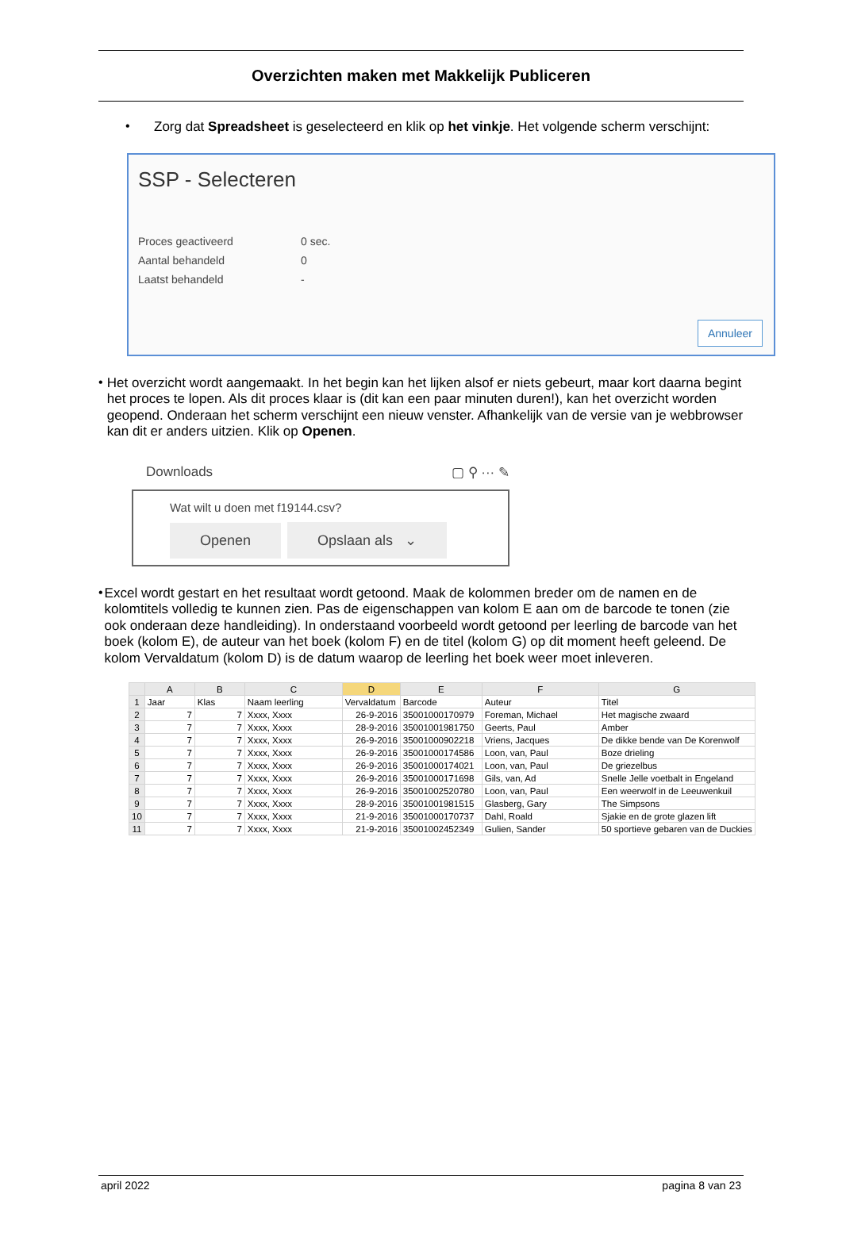Overzichten maken met Makkelijk Publiceren
•
Zorg dat Spreadsheet is geselecteerd en klik op het vinkje. Het volgende scherm verschijnt:
SSP - Selecteren
| Proces geactiveerd | 0 sec. |
| Aantal behandeld | 0 |
| Laatst behandeld | - |
Annuleer
•
Het overzicht wordt aangemaakt. In het begin kan het lijken alsof er niets gebeurt, maar kort daarna begint het proces te lopen. Als dit proces klaar is (dit kan een paar minuten duren!), kan het overzicht worden geopend. Onderaan het scherm verschijnt een nieuw venster. Afhankelijk van de versie van je webbrowser kan dit er anders uitzien. Klik op Openen.
Downloads ▢ ⚲ ··· ✎
Wat wilt u doen met f19144.csv?
Openen Opslaan als ⌄
•
Excel wordt gestart en het resultaat wordt getoond. Maak de kolommen breder om de namen en de kolomtitels volledig te kunnen zien. Pas de eigenschappen van kolom E aan om de barcode te tonen (zie ook onderaan deze handleiding). In onderstaand voorbeeld wordt getoond per leerling de barcode van het boek (kolom E), de auteur van het boek (kolom F) en de titel (kolom G) op dit moment heeft geleend. De kolom Vervaldatum (kolom D) is de datum waarop de leerling het boek weer moet inleveren.
| | A | B | C | D | E | F | G |
| --- | --- | --- | --- | --- | --- | --- | --- |
| 1 | Jaar | Klas | Naam leerling | Vervaldatum | Barcode | Auteur | Titel |
| 2 | 7 | 7 | Xxxx, Xxxx | 26-9-2016 | 35001000170979 | Foreman, Michael | Het magische zwaard |
| 3 | 7 | 7 | Xxxx, Xxxx | 28-9-2016 | 35001001981750 | Geerts, Paul | Amber |
| 4 | 7 | 7 | Xxxx, Xxxx | 26-9-2016 | 35001000902218 | Vriens, Jacques | De dikke bende van De Korenwolf |
| 5 | 7 | 7 | Xxxx, Xxxx | 26-9-2016 | 35001000174586 | Loon, van, Paul | Boze drieling |
| 6 | 7 | 7 | Xxxx, Xxxx | 26-9-2016 | 35001000174021 | Loon, van, Paul | De griezelbus |
| 7 | 7 | 7 | Xxxx, Xxxx | 26-9-2016 | 35001000171698 | Gils, van, Ad | Snelle Jelle voetbalt in Engeland |
| 8 | 7 | 7 | Xxxx, Xxxx | 26-9-2016 | 35001002520780 | Loon, van, Paul | Een weerwolf in de Leeuwenkuil |
| 9 | 7 | 7 | Xxxx, Xxxx | 28-9-2016 | 35001001981515 | Glasberg, Gary | The Simpsons |
| 10 | 7 | 7 | Xxxx, Xxxx | 21-9-2016 | 35001000170737 | Dahl, Roald | Sjakie en de grote glazen lift |
| 11 | 7 | 7 | Xxxx, Xxxx | 21-9-2016 | 35001002452349 | Gulien, Sander | 50 sportieve gebaren van de Duckies |
april 2022 pagina 8 van 23